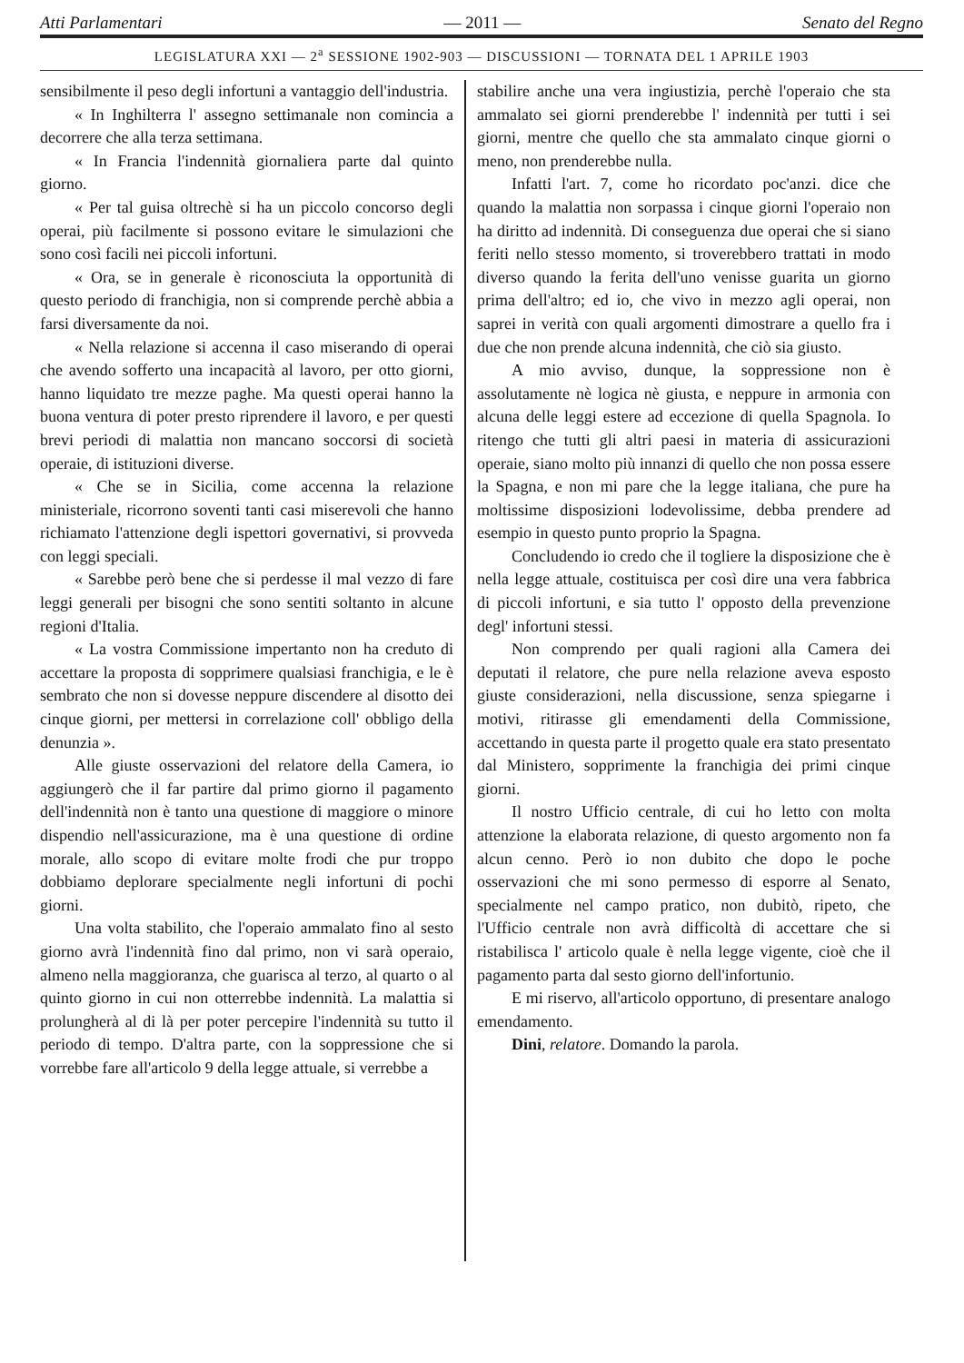Atti Parlamentari — 2011 — Senato del Regno
LEGISLATURA XXI — 2<sup>a</sup> SESSIONE 1902-903 — DISCUSSIONI — TORNATA DEL 1 APRILE 1903
sensibilmente il peso degli infortuni a vantaggio dell'industria.
« In Inghilterra l' assegno settimanale non comincia a decorrere che alla terza settimana.
« In Francia l'indennità giornaliera parte dal quinto giorno.
« Per tal guisa oltrechè si ha un piccolo concorso degli operai, più facilmente si possono evitare le simulazioni che sono così facili nei piccoli infortuni.
« Ora, se in generale è riconosciuta la opportunità di questo periodo di franchigia, non si comprende perchè abbia a farsi diversamente da noi.
« Nella relazione si accenna il caso miserando di operai che avendo sofferto una incapacità al lavoro, per otto giorni, hanno liquidato tre mezze paghe. Ma questi operai hanno la buona ventura di poter presto riprendere il lavoro, e per questi brevi periodi di malattia non mancano soccorsi di società operaie, di istituzioni diverse.
« Che se in Sicilia, come accenna la relazione ministeriale, ricorrono soventi tanti casi miserevoli che hanno richiamato l'attenzione degli ispettori governativi, si provveda con leggi speciali.
« Sarebbe però bene che si perdesse il mal vezzo di fare leggi generali per bisogni che sono sentiti soltanto in alcune regioni d'Italia.
« La vostra Commissione impertanto non ha creduto di accettare la proposta di sopprimere qualsiasi franchigia, e le è sembrato che non si dovesse neppure discendere al disotto dei cinque giorni, per mettersi in correlazione coll' obbligo della denunzia ».
Alle giuste osservazioni del relatore della Camera, io aggiungerò che il far partire dal primo giorno il pagamento dell'indennità non è tanto una questione di maggiore o minore dispendio nell'assicurazione, ma è una questione di ordine morale, allo scopo di evitare molte frodi che pur troppo dobbiamo deplorare specialmente negli infortuni di pochi giorni.
Una volta stabilito, che l'operaio ammalato fino al sesto giorno avrà l'indennità fino dal primo, non vi sarà operaio, almeno nella maggioranza, che guarisca al terzo, al quarto o al quinto giorno in cui non otterrebbe indennità. La malattia si prolungherà al di là per poter percepire l'indennità su tutto il periodo di tempo. D'altra parte, con la soppressione che si vorrebbe fare all'articolo 9 della legge attuale, si verrebbe a
stabilire anche una vera ingiustizia, perchè l'operaio che sta ammalato sei giorni prenderebbe l' indennità per tutti i sei giorni, mentre che quello che sta ammalato cinque giorni o meno, non prenderebbe nulla.
Infatti l'art. 7, come ho ricordato poc'anzi. dice che quando la malattia non sorpassa i cinque giorni l'operaio non ha diritto ad indennità. Di conseguenza due operai che si siano feriti nello stesso momento, si troverebbero trattati in modo diverso quando la ferita dell'uno venisse guarita un giorno prima dell'altro; ed io, che vivo in mezzo agli operai, non saprei in verità con quali argomenti dimostrare a quello fra i due che non prende alcuna indennità, che ciò sia giusto.
A mio avviso, dunque, la soppressione non è assolutamente nè logica nè giusta, e neppure in armonia con alcuna delle leggi estere ad eccezione di quella Spagnola. Io ritengo che tutti gli altri paesi in materia di assicurazioni operaie, siano molto più innanzi di quello che non possa essere la Spagna, e non mi pare che la legge italiana, che pure ha moltissime disposizioni lodevolissime, debba prendere ad esempio in questo punto proprio la Spagna.
Concludendo io credo che il togliere la disposizione che è nella legge attuale, costituisca per così dire una vera fabbrica di piccoli infortuni, e sia tutto l' opposto della prevenzione degl' infortuni stessi.
Non comprendo per quali ragioni alla Camera dei deputati il relatore, che pure nella relazione aveva esposto giuste considerazioni, nella discussione, senza spiegarne i motivi, ritirasse gli emendamenti della Commissione, accettando in questa parte il progetto quale era stato presentato dal Ministero, sopprimente la franchigia dei primi cinque giorni.
Il nostro Ufficio centrale, di cui ho letto con molta attenzione la elaborata relazione, di questo argomento non fa alcun cenno. Però io non dubito che dopo le poche osservazioni che mi sono permesso di esporre al Senato, specialmente nel campo pratico, non dubitò, ripeto, che l'Ufficio centrale non avrà difficoltà di accettare che si ristabilisca l' articolo quale è nella legge vigente, cioè che il pagamento parta dal sesto giorno dell'infortunio.
E mi riservo, all'articolo opportuno, di presentare analogo emendamento.
Dini, relatore. Domando la parola.